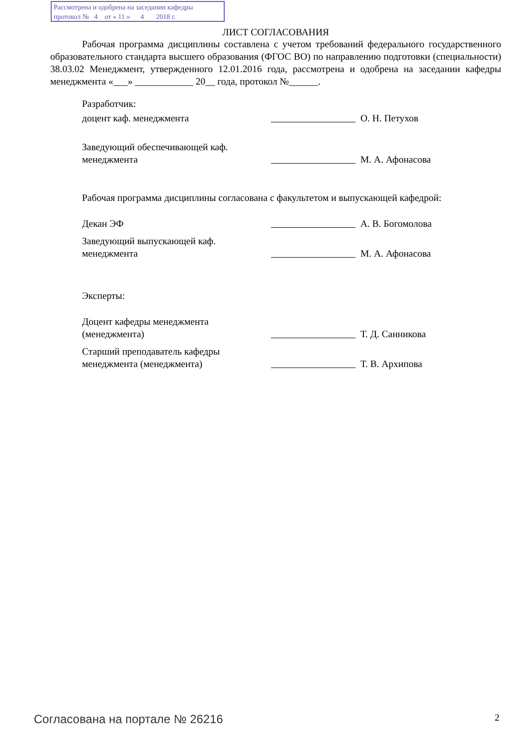Рассмотрена и одобрена на заседании кафедры
протокол № 4 от « 11 » 4 2018 г.
ЛИСТ СОГЛАСОВАНИЯ
Рабочая программа дисциплины составлена с учетом требований федерального государственного образовательного стандарта высшего образования (ФГОС ВО) по направлению подготовки (специальности) 38.03.02 Менеджмент, утвержденного 12.01.2016 года, рассмотрена и одобрена на заседании кафедры менеджмента «___» ____________ 20__ года, протокол №______.
Разработчик:
доцент каф. менеджмента О. Н. Петухов
Заведующий обеспечивающей каф. менеджмента
М. А. Афонасова
Рабочая программа дисциплины согласована с факультетом и выпускающей кафедрой:
Декан ЭФ А. В. Богомолова
Заведующий выпускающей каф. менеджмента
М. А. Афонасова
Эксперты:
Доцент кафедры менеджмента (менеджмента)
Т. Д. Санникова
Старший преподаватель кафедры менеджмента (менеджмента)
Т. В. Архипова
Согласована на портале № 26216 2